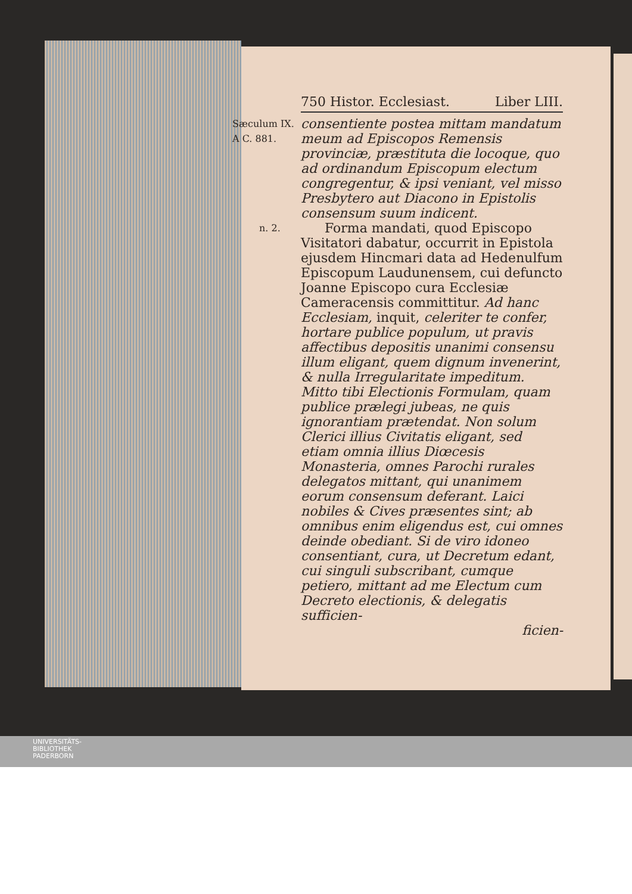750 Histor. Ecclesiast. Liber LIII.
Sæculum IX.
A C. 881.
consentiente postea mittam mandatum meum ad Episcopos Remensis provinciæ, præstituta die locoque, quo ad ordinandum Episcopum electum congregentur, & ipsi veniant, vel misso Presbytero aut Diacono in Epistolis consensum suum indicent.
n. 2.
Forma mandati, quod Episcopo Visitatori dabatur, occurrit in Epistola ejusdem Hincmari data ad Hedenulfum Episcopum Laudunensem, cui defuncto Joanne Episcopo cura Ecclesiæ Cameracensis committitur. Ad hanc Ecclesiam, inquit, celeriter te confer, hortare publice populum, ut pravis affectibus depositis unanimi consensu illum eligant, quem dignum invenerint, & nulla Irregularitate impeditum. Mitto tibi Electionis Formulam, quam publice prælegi jubeas, ne quis ignorantiam prætendat. Non solum Clerici illius Civitatis eligant, sed etiam omnia illius Diœcesis Monasteria, omnes Parochi rurales delegatos mittant, qui unanimem eorum consensum deferant. Laici nobiles & Cives præsentes sint; ab omnibus enim eligendus est, cui omnes deinde obediant. Si de viro idoneo consentiant, cura, ut Decretum edant, cui singuli subscribant, cumque petiero, mittant ad me Electum cum Decreto electionis, & delegatis sufficien-
ficien-
UNIVERSITÄTS-
BIBLIOTHEK
PADERBORN